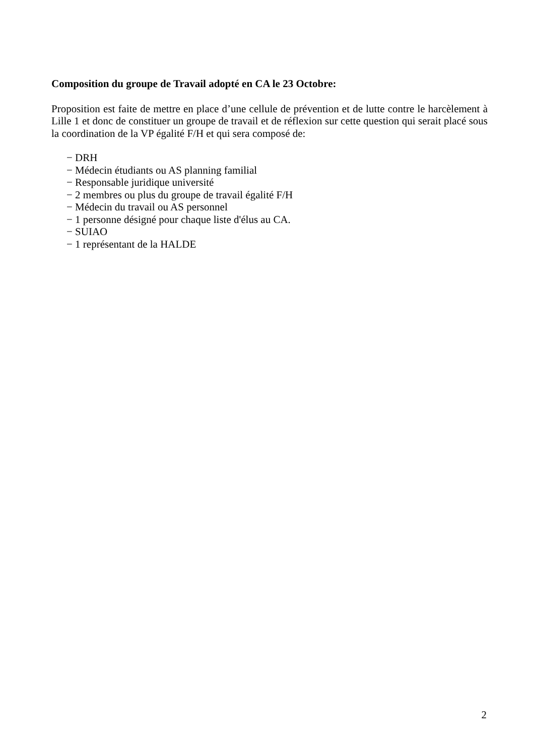Composition du groupe de Travail adopté en CA le 23 Octobre:
Proposition est faite de mettre en place d’une cellule de prévention et de lutte contre le harcèlement à Lille 1 et donc de constituer un groupe de travail et de réflexion sur cette question qui serait placé sous la coordination de la VP égalité F/H et qui sera composé de:
− DRH
− Médecin étudiants ou AS planning familial
− Responsable juridique université
− 2 membres ou plus du groupe de travail égalité F/H
− Médecin du travail ou AS personnel
− 1 personne désigné pour chaque liste d'élus au CA.
− SUIAO
− 1 représentant de la HALDE
2